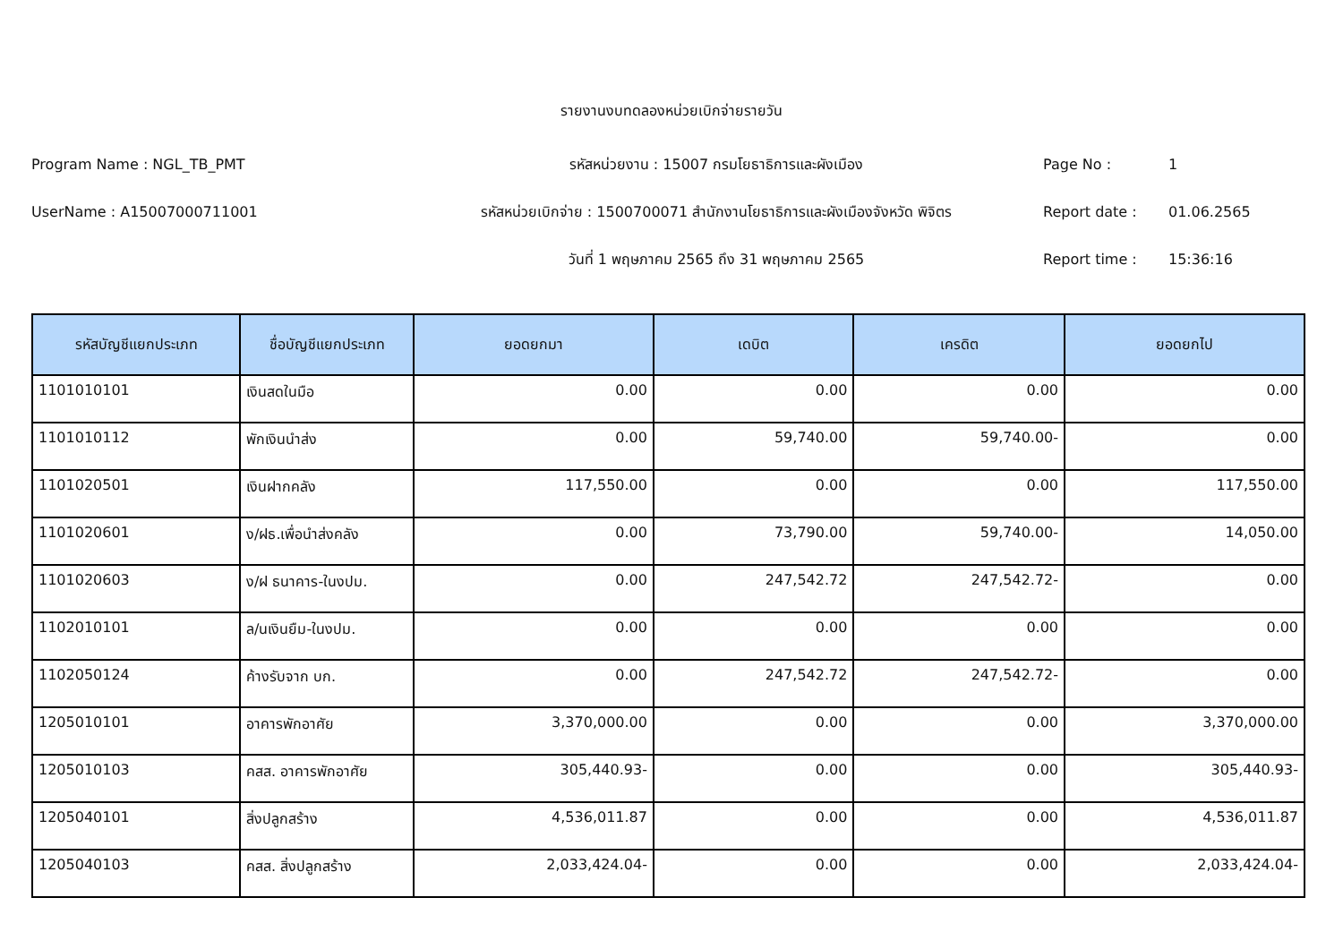รายงานงบทดลองหน่วยเบิกจ่ายรายวัน
Program Name : NGL_TB_PMT รหัสหน่วยงาน : 15007 กรมโยธาธิการและผังเมือง Page No : 1
UserName : A15007000711001
รหัสหน่วยเบิกจ่าย : 1500700071 สำนักงานโยธาธิการและผังเมืองจังหวัด พิจิตร
Report date : 01.06.2565
วันที่ 1 พฤษภาคม 2565 ถึง 31 พฤษภาคม 2565 Report time : 15:36:16
| รหัสบัญชีแยกประเภท | ชื่อบัญชีแยกประเภท | ยอดยกมา | เดบิต | เครดิต | ยอดยกไป |
| --- | --- | --- | --- | --- | --- |
| 1101010101 | เงินสดในมือ | 0.00 | 0.00 | 0.00 | 0.00 |
| 1101010112 | พักเงินนำส่ง | 0.00 | 59,740.00 | 59,740.00- | 0.00 |
| 1101020501 | เงินฝากคลัง | 117,550.00 | 0.00 | 0.00 | 117,550.00 |
| 1101020601 | ง/ฝธ.เพื่อนำส่งคลัง | 0.00 | 73,790.00 | 59,740.00- | 14,050.00 |
| 1101020603 | ง/ฝ ธนาคาร-ในงปม. | 0.00 | 247,542.72 | 247,542.72- | 0.00 |
| 1102010101 | ล/นเงินยืม-ในงปม. | 0.00 | 0.00 | 0.00 | 0.00 |
| 1102050124 | ค้างรับจาก บก. | 0.00 | 247,542.72 | 247,542.72- | 0.00 |
| 1205010101 | อาคารพักอาศัย | 3,370,000.00 | 0.00 | 0.00 | 3,370,000.00 |
| 1205010103 | คสส. อาคารพักอาศัย | 305,440.93- | 0.00 | 0.00 | 305,440.93- |
| 1205040101 | สิ่งปลูกสร้าง | 4,536,011.87 | 0.00 | 0.00 | 4,536,011.87 |
| 1205040103 | คสส. สิ่งปลูกสร้าง | 2,033,424.04- | 0.00 | 0.00 | 2,033,424.04- |